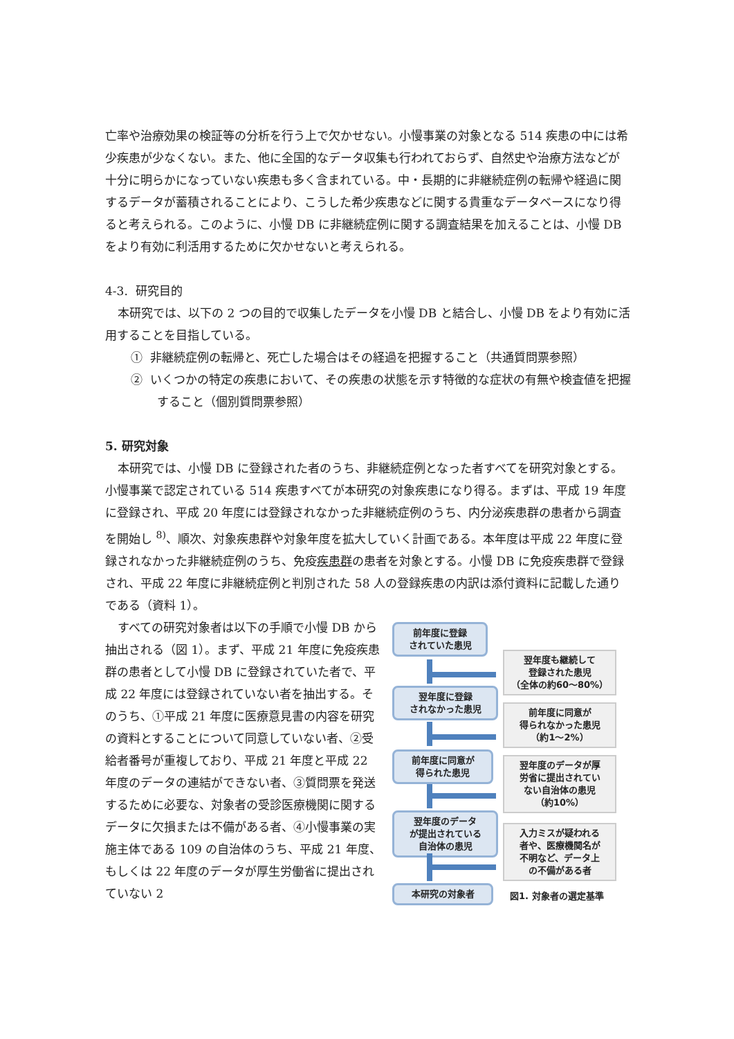亡率や治療効果の検証等の分析を行う上で欠かせない。小慢事業の対象となる 514 疾患の中には希少疾患が少なくない。また、他に全国的なデータ収集も行われておらず、自然史や治療方法などが十分に明らかになっていない疾患も多く含まれている。中・長期的に非継続症例の転帰や経過に関するデータが蓄積されることにより、こうした希少疾患などに関する貴重なデータベースになり得ると考えられる。このように、小慢 DB に非継続症例に関する調査結果を加えることは、小慢 DB をより有効に利活用するために欠かせないと考えられる。
4-3. 研究目的
本研究では、以下の 2 つの目的で収集したデータを小慢 DB と結合し、小慢 DB をより有効に活用することを目指している。
① 非継続症例の転帰と、死亡した場合はその経過を把握すること（共通質問票参照）
② いくつかの特定の疾患において、その疾患の状態を示す特徴的な症状の有無や検査値を把握すること（個別質問票参照）
5. 研究対象
本研究では、小慢 DB に登録された者のうち、非継続症例となった者すべてを研究対象とする。小慢事業で認定されている 514 疾患すべてが本研究の対象疾患になり得る。まずは、平成 19 年度に登録され、平成 20 年度には登録されなかった非継続症例のうち、内分泌疾患群の患者から調査を開始し <sup>8)</sup>、順次、対象疾患群や対象年度を拡大していく計画である。本年度は平成 22 年度に登録されなかった非継続症例のうち、免疫疾患群の患者を対象とする。小慢 DB に免疫疾患群で登録され、平成 22 年度に非継続症例と判別された 58 人の登録疾患の内訳は添付資料に記載した通りである（資料 1）。
すべての研究対象者は以下の手順で小慢 DB から抽出される（図 1）。まず、平成 21 年度に免疫疾患群の患者として小慢 DB に登録されていた者で、平成 22 年度には登録されていない者を抽出する。そのうち、①平成 21 年度に医療意見書の内容を研究の資料とすることについて同意していない者、②受給者番号が重複しており、平成 21 年度と平成 22 年度のデータの連結ができない者、③質問票を発送するために必要な、対象者の受診医療機関に関するデータに欠損または不備がある者、④小慢事業の実施主体である 109 の自治体のうち、平成 21 年度、もしくは 22 年度のデータが厚生労働省に提出されていない 2
前年度に登録
されていた患児
翌年度も継続して
登録された患児
（全体の約60～80%）
翌年度に登録
されなかった患児
前年度に同意が
得られなかった患児
（約1～2%）
前年度に同意が
得られた患児
翌年度のデータが厚
労省に提出されてい
ない自治体の患児
（約10%）
翌年度のデータ
が提出されている
自治体の患児
入力ミスが疑われる
者や、医療機関名が
不明など、データ上
の不備がある者
本研究の対象者
図1. 対象者の選定基準